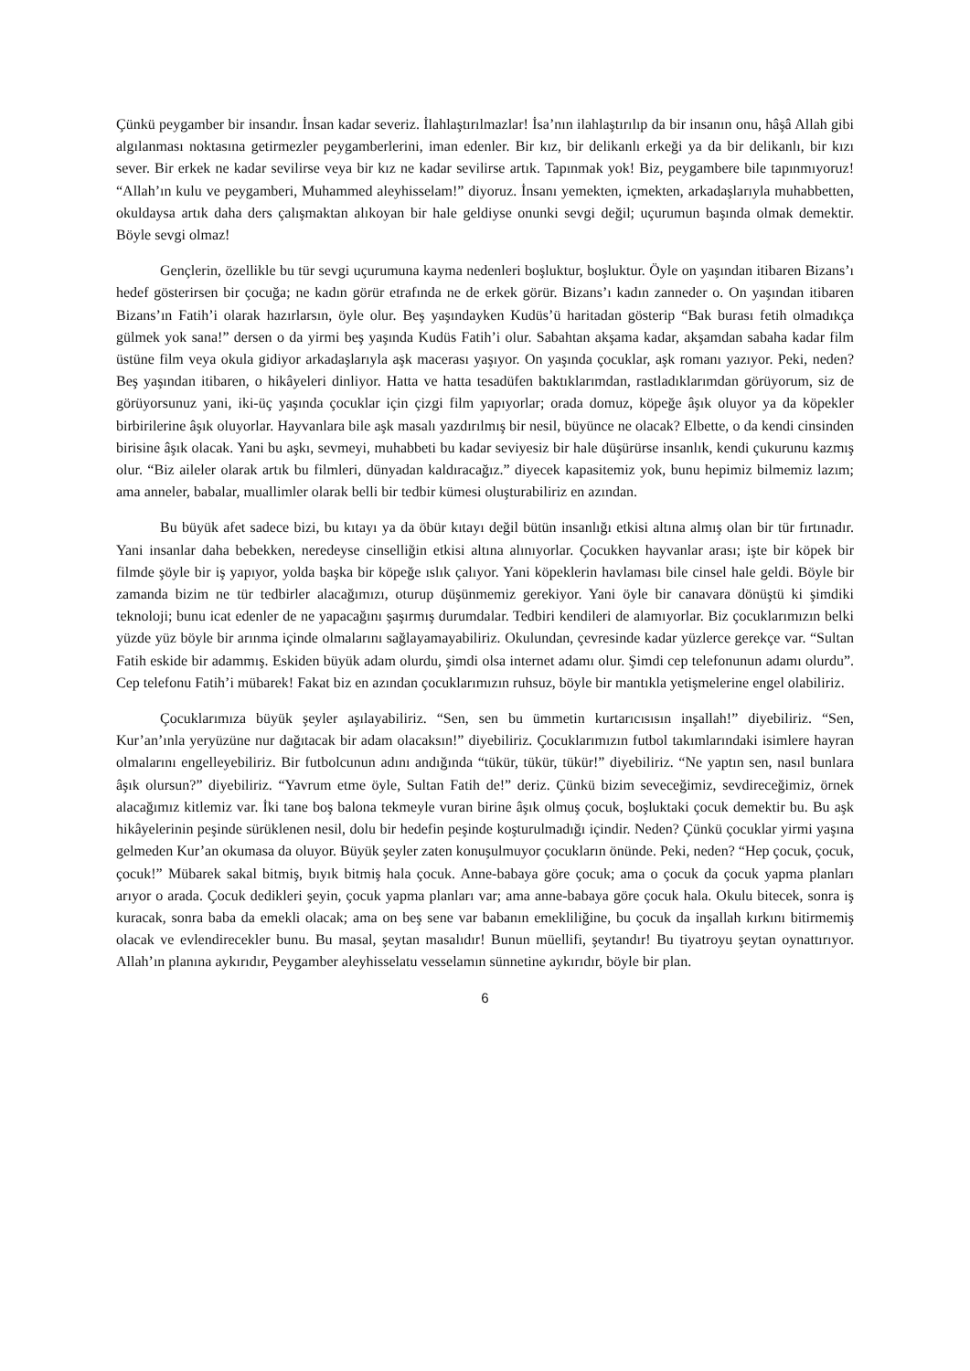Çünkü peygamber bir insandır. İnsan kadar severiz. İlahlaştırılmazlar! İsa’nın ilahlaştırılıp da bir insanın onu, hâşâ Allah gibi algılanması noktasına getirmezler peygamberlerini, iman edenler. Bir kız, bir delikanlı erkeği ya da bir delikanlı, bir kızı sever. Bir erkek ne kadar sevilirse veya bir kız ne kadar sevilirse artık. Tapınmak yok! Biz, peygambere bile tapınmıyoruz! “Allah’ın kulu ve peygamberi, Muhammed aleyhisselam!” diyoruz. İnsanı yemekten, içmekten, arkadaşlarıyla muhabbetten, okuldaysa artık daha ders çalışmaktan alıkoyan bir hale geldiyse onunki sevgi değil; uçurumun başında olmak demektir. Böyle sevgi olmaz!
Gençlerin, özellikle bu tür sevgi uçurumuna kayma nedenleri boşluktur, boşluktur. Öyle on yaşından itibaren Bizans’ı hedef gösterirsen bir çocuğa; ne kadın görür etrafında ne de erkek görür. Bizans’ı kadın zanneder o. On yaşından itibaren Bizans’ın Fatih’i olarak hazırlarsın, öyle olur. Beş yaşındayken Kudüs’ü haritadan gösterip “Bak burası fetih olmadıkça gülmek yok sana!” dersen o da yirmi beş yaşında Kudüs Fatih’i olur. Sabahtan akşama kadar, akşamdan sabaha kadar film üstüne film veya okula gidiyor arkadaşlarıyla aşk macerası yaşıyor. On yaşında çocuklar, aşk romanı yazıyor. Peki, neden? Beş yaşından itibaren, o hikâyeleri dinliyor. Hatta ve hatta tesadüfen baktıklarımdan, rastladıklarımdan görüyorum, siz de görüyorsunuz yani, iki-üç yaşında çocuklar için çizgi film yapıyorlar; orada domuz, köpeğe âşık oluyor ya da köpekler birbirilerine âşık oluyorlar. Hayvanlara bile aşk masalı yazdırılmış bir nesil, büyünce ne olacak? Elbette, o da kendi cinsinden birisine âşık olacak. Yani bu aşkı, sevmeyi, muhabbeti bu kadar seviyesiz bir hale düşürürse insanlık, kendi çukurunu kazmış olur. “Biz aileler olarak artık bu filmleri, dünyadan kaldıracağız.” diyecek kapasitemiz yok, bunu hepimiz bilmemiz lazım; ama anneler, babalar, muallimler olarak belli bir tedbir kümesi oluşturabiliriz en azından.
Bu büyük afet sadece bizi, bu kıtayı ya da öbür kıtayı değil bütün insanlığı etkisi altına almış olan bir tür fırtınadır. Yani insanlar daha bebekken, neredeyse cinselliğin etkisi altına alınıyorlar. Çocukken hayvanlar arası; işte bir köpek bir filmde şöyle bir iş yapıyor, yolda başka bir köpeğe ıslık çalıyor. Yani köpeklerin havlaması bile cinsel hale geldi. Böyle bir zamanda bizim ne tür tedbirler alacağımızı, oturup düşünmemiz gerekiyor. Yani öyle bir canavara dönüştü ki şimdiki teknoloji; bunu icat edenler de ne yapacağını şaşırmış durumdalar. Tedbiri kendileri de alamıyorlar. Biz çocuklarımızın belki yüzde yüz böyle bir arınma içinde olmalarını sağlayamayabiliriz. Okulundan, çevresinde kadar yüzlerce gerekçe var. “Sultan Fatih eskide bir adammış. Eskiden büyük adam olurdu, şimdi olsa internet adamı olur. Şimdi cep telefonunun adamı olurdu”. Cep telefonu Fatih’i mübarek! Fakat biz en azından çocuklarımızın ruhsuz, böyle bir mantıkla yetişmelerine engel olabiliriz.
Çocuklarımıza büyük şeyler aşılayabiliriz. “Sen, sen bu ümmetin kurtarıcısısın inşallah!” diyebiliriz. “Sen, Kur’an’ınla yeryüzüne nur dağıtacak bir adam olacaksın!” diyebiliriz. Çocuklarımızın futbol takımlarındaki isimlere hayran olmalarını engelleyebiliriz. Bir futbolcunun adını andığında “tükür, tükür, tükür!” diyebiliriz. “Ne yaptın sen, nasıl bunlara âşık olursun?” diyebiliriz. “Yavrum etme öyle, Sultan Fatih de!” deriz. Çünkü bizim seveceğimiz, sevdireceğimiz, örnek alacağımız kitlemiz var. İki tane boş balona tekmeyle vuran birine âşık olmuş çocuk, boşluktaki çocuk demektir bu. Bu aşk hikâyelerinin peşinde sürüklenen nesil, dolu bir hedefin peşinde koşturulmadığı içindir. Neden? Çünkü çocuklar yirmi yaşına gelmeden Kur’an okumasa da oluyor. Büyük şeyler zaten konuşulmuyor çocukların önünde. Peki, neden? “Hep çocuk, çocuk, çocuk!” Mübarek sakal bitmiş, bıyık bitmiş hala çocuk. Anne-babaya göre çocuk; ama o çocuk da çocuk yapma planları arıyor o arada. Çocuk dedikleri şeyin, çocuk yapma planları var; ama anne-babaya göre çocuk hala. Okulu bitecek, sonra iş kuracak, sonra baba da emekli olacak; ama on beş sene var babanın emekliliğine, bu çocuk da inşallah kırkını bitirmemiş olacak ve evlendirecekler bunu. Bu masal, şeytan masalıdır! Bunun müellifi, şeytandır! Bu tiyatroyu şeytan oynattırıyor. Allah’ın planına aykırıdır, Peygamber aleyhisselatu vesselamın sünnetine aykırıdır, böyle bir plan.
6